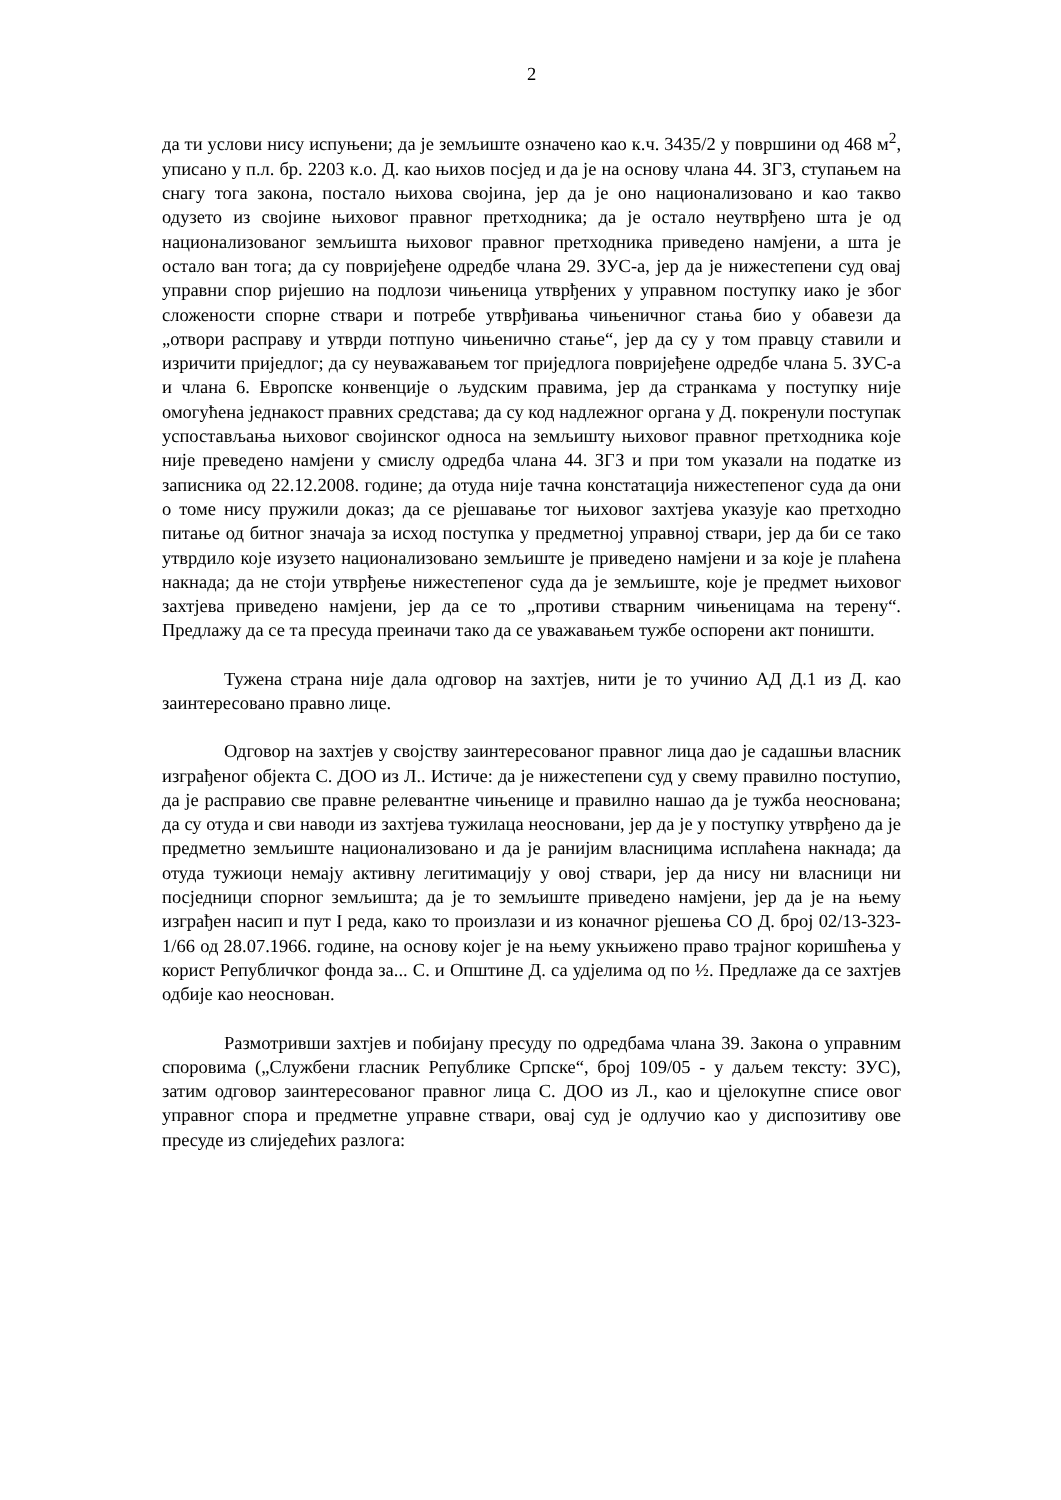2
да ти услови нису испуњени; да је земљиште означено као к.ч. 3435/2 у површини од 468 м<sup>2</sup>, уписано у п.л. бр. 2203 к.о. Д. као њихов посјед и да је на основу члана 44. ЗГЗ, ступањем на снагу тога закона, постало њихова својина, јер да је оно национализовано и као такво одузето из својине њиховог правног претходника; да је остало неутврђено шта је од национализованог земљишта њиховог правног претходника приведено намјени, а шта је остало ван тога; да су повријеђене одредбе члана 29. ЗУС-а, јер да је нижестепени суд овај управни спор ријешио на подлози чињеница утврђених у управном поступку иако је због сложености спорне ствари и потребе утврђивања чињеничног стања био у обавези да „отвори расправу и утврди потпуно чињенично стање“, јер да су у том правцу ставили и изричити приједлог; да су неуважавањем тог приједлога повријеђене одредбе члана 5. ЗУС-а и члана 6. Европске конвенције о људским правима, јер да странкама у поступку није омогућена једнакост правних средстава; да су код надлежног органа у Д. покренули поступак успостављања њиховог својинског односа на земљишту њиховог правног претходника које није преведено намјени у смислу одредба члана 44. ЗГЗ и при том указали на податке из записника од 22.12.2008. године; да отуда није тачна констатација нижестепеног суда да они о томе нису пружили доказ; да се рјешавање тог њиховог захтјева указује као претходно питање од битног значаја за исход поступка у предметној управној ствари, јер да би се тако утврдило које изузето национализовано земљиште је приведено намјени и за које је плаћена накнада; да не стоји утврђење нижестепеног суда да је земљиште, које је предмет њиховог захтјева приведено намјени, јер да се то „противи стварним чињеницама на терену“. Предлажу да се та пресуда преиначи тако да се уважавањем тужбе оспорени акт поништи.
Тужена страна није дала одговор на захтјев, нити је то учинио АД Д.1 из Д. као заинтересовано правно лице.
Одговор на захтјев у својству заинтересованог правног лица дао је садашњи власник изграђеног објекта С. ДОО из Л.. Истиче: да је нижестепени суд у свему правилно поступио, да је расправио све правне релевантне чињенице и правилно нашао да је тужба неоснована; да су отуда и сви наводи из захтјева тужилаца неосновани, јер да је у поступку утврђено да је предметно земљиште национализовано и да је ранијим власницима исплаћена накнада; да отуда тужиоци немају активну легитимацију у овој ствари, јер да нису ни власници ни посједници спорног земљишта; да је то земљиште приведено намјени, јер да је на њему изграђен насип и пут I реда, како то произлази и из коначног рјешења СО Д. број 02/13-323-1/66 од 28.07.1966. године, на основу којег је на њему укњижено право трајног коришћења у корист Републичког фонда за... С. и Општине Д. са удјелима од по ½. Предлаже да се захтјев одбије као неоснован.
Размотривши захтјев и побијану пресуду по одредбама члана 39. Закона о управним споровима („Службени гласник Републике Српске“, број 109/05 - у даљем тексту: ЗУС), затим одговор заинтересованог правног лица С. ДОО из Л., као и цјелокупне списе овог управног спора и предметне управне ствари, овај суд је одлучио као у диспозитиву ове пресуде из слиједећих разлога: